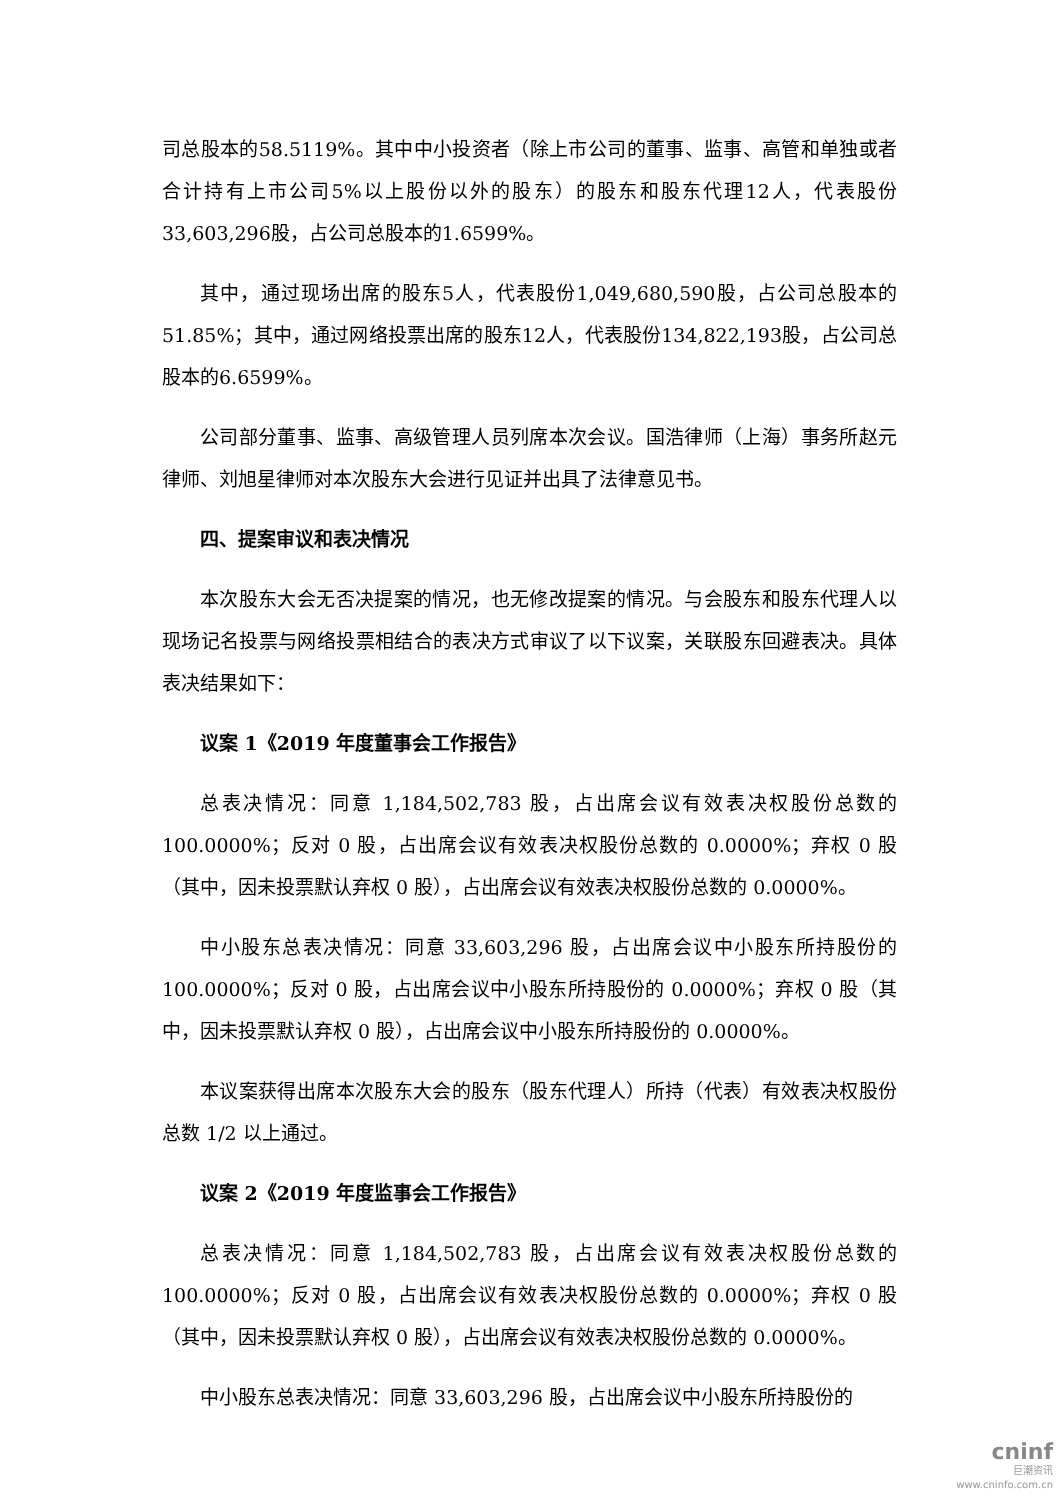司总股本的58.5119%。其中中小投资者（除上市公司的董事、监事、高管和单独或者合计持有上市公司5%以上股份以外的股东）的股东和股东代理12人，代表股份33,603,296股，占公司总股本的1.6599%。
其中，通过现场出席的股东5人，代表股份1,049,680,590股，占公司总股本的51.85%；其中，通过网络投票出席的股东12人，代表股份134,822,193股，占公司总股本的6.6599%。
公司部分董事、监事、高级管理人员列席本次会议。国浩律师（上海）事务所赵元律师、刘旭星律师对本次股东大会进行见证并出具了法律意见书。
四、提案审议和表决情况
本次股东大会无否决提案的情况，也无修改提案的情况。与会股东和股东代理人以现场记名投票与网络投票相结合的表决方式审议了以下议案，关联股东回避表决。具体表决结果如下：
议案 1《2019 年度董事会工作报告》
总表决情况：同意 1,184,502,783 股，占出席会议有效表决权股份总数的 100.0000%；反对 0 股，占出席会议有效表决权股份总数的 0.0000%；弃权 0 股（其中，因未投票默认弃权 0 股），占出席会议有效表决权股份总数的 0.0000%。
中小股东总表决情况：同意 33,603,296 股，占出席会议中小股东所持股份的 100.0000%；反对 0 股，占出席会议中小股东所持股份的 0.0000%；弃权 0 股（其中，因未投票默认弃权 0 股），占出席会议中小股东所持股份的 0.0000%。
本议案获得出席本次股东大会的股东（股东代理人）所持（代表）有效表决权股份总数 1/2 以上通过。
议案 2《2019 年度监事会工作报告》
总表决情况：同意 1,184,502,783 股，占出席会议有效表决权股份总数的 100.0000%；反对 0 股，占出席会议有效表决权股份总数的 0.0000%；弃权 0 股（其中，因未投票默认弃权 0 股），占出席会议有效表决权股份总数的 0.0000%。
中小股东总表决情况：同意 33,603,296 股，占出席会议中小股东所持股份的
cninf
巨潮资讯
www.cninfo.com.cn